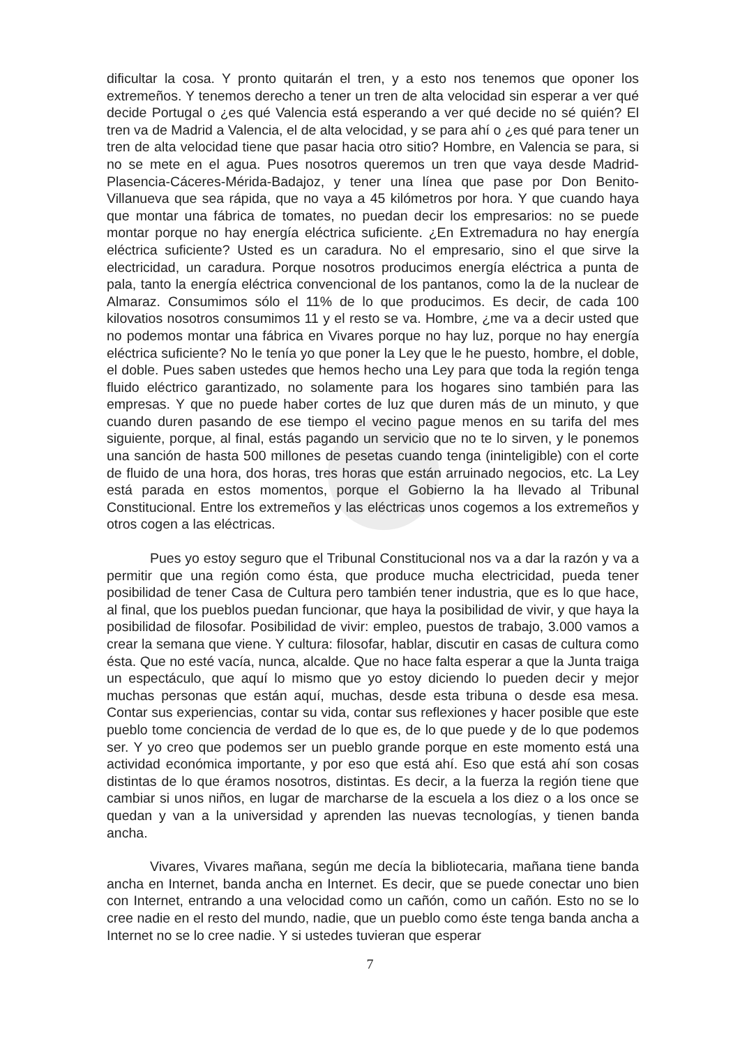dificultar la cosa. Y pronto quitarán el tren, y a esto nos tenemos que oponer los extremeños. Y tenemos derecho a tener un tren de alta velocidad sin esperar a ver qué decide Portugal o ¿es qué Valencia está esperando a ver qué decide no sé quién? El tren va de Madrid a Valencia, el de alta velocidad, y se para ahí o ¿es qué para tener un tren de alta velocidad tiene que pasar hacia otro sitio? Hombre, en Valencia se para, si no se mete en el agua. Pues nosotros queremos un tren que vaya desde Madrid-Plasencia-Cáceres-Mérida-Badajoz, y tener una línea que pase por Don Benito-Villanueva que sea rápida, que no vaya a 45 kilómetros por hora. Y que cuando haya que montar una fábrica de tomates, no puedan decir los empresarios: no se puede montar porque no hay energía eléctrica suficiente. ¿En Extremadura no hay energía eléctrica suficiente? Usted es un caradura. No el empresario, sino el que sirve la electricidad, un caradura. Porque nosotros producimos energía eléctrica a punta de pala, tanto la energía eléctrica convencional de los pantanos, como la de la nuclear de Almaraz. Consumimos sólo el 11% de lo que producimos. Es decir, de cada 100 kilovatios nosotros consumimos 11 y el resto se va. Hombre, ¿me va a decir usted que no podemos montar una fábrica en Vivares porque no hay luz, porque no hay energía eléctrica suficiente? No le tenía yo que poner la Ley que le he puesto, hombre, el doble, el doble. Pues saben ustedes que hemos hecho una Ley para que toda la región tenga fluido eléctrico garantizado, no solamente para los hogares sino también para las empresas. Y que no puede haber cortes de luz que duren más de un minuto, y que cuando duren pasando de ese tiempo el vecino pague menos en su tarifa del mes siguiente, porque, al final, estás pagando un servicio que no te lo sirven, y le ponemos una sanción de hasta 500 millones de pesetas cuando tenga (ininteligible) con el corte de fluido de una hora, dos horas, tres horas que están arruinado negocios, etc. La Ley está parada en estos momentos, porque el Gobierno la ha llevado al Tribunal Constitucional. Entre los extremeños y las eléctricas unos cogemos a los extremeños y otros cogen a las eléctricas.
Pues yo estoy seguro que el Tribunal Constitucional nos va a dar la razón y va a permitir que una región como ésta, que produce mucha electricidad, pueda tener posibilidad de tener Casa de Cultura pero también tener industria, que es lo que hace, al final, que los pueblos puedan funcionar, que haya la posibilidad de vivir, y que haya la posibilidad de filosofar. Posibilidad de vivir: empleo, puestos de trabajo, 3.000 vamos a crear la semana que viene. Y cultura: filosofar, hablar, discutir en casas de cultura como ésta. Que no esté vacía, nunca, alcalde. Que no hace falta esperar a que la Junta traiga un espectáculo, que aquí lo mismo que yo estoy diciendo lo pueden decir y mejor muchas personas que están aquí, muchas, desde esta tribuna o desde esa mesa. Contar sus experiencias, contar su vida, contar sus reflexiones y hacer posible que este pueblo tome conciencia de verdad de lo que es, de lo que puede y de lo que podemos ser. Y yo creo que podemos ser un pueblo grande porque en este momento está una actividad económica importante, y por eso que está ahí. Eso que está ahí son cosas distintas de lo que éramos nosotros, distintas. Es decir, a la fuerza la región tiene que cambiar si unos niños, en lugar de marcharse de la escuela a los diez o a los once se quedan y van a la universidad y aprenden las nuevas tecnologías, y tienen banda ancha.
Vivares, Vivares mañana, según me decía la bibliotecaria, mañana tiene banda ancha en Internet, banda ancha en Internet. Es decir, que se puede conectar uno bien con Internet, entrando a una velocidad como un cañón, como un cañón. Esto no se lo cree nadie en el resto del mundo, nadie, que un pueblo como éste tenga banda ancha a Internet no se lo cree nadie. Y si ustedes tuvieran que esperar
7